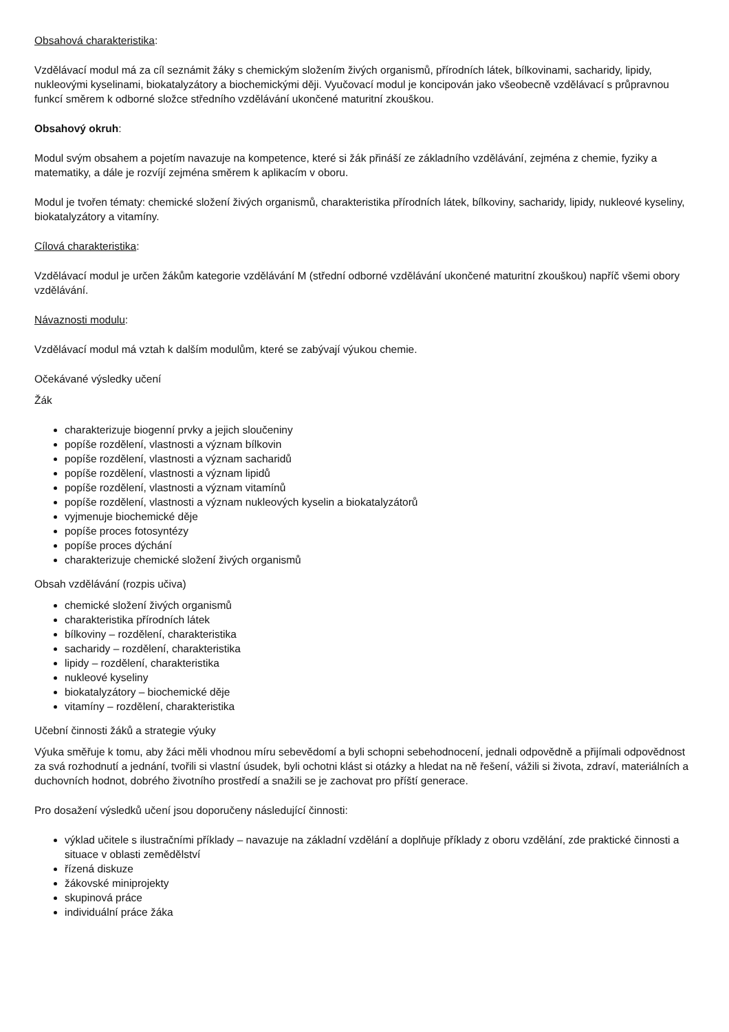Obsahová charakteristika:
Vzdělávací modul má za cíl seznámit žáky s chemickým složením živých organismů, přírodních látek, bílkovinami, sacharidy, lipidy, nukleovými kyselinami, biokatalyzátory a biochemickými ději. Vyučovací modul je koncipován jako všeobecně vzdělávací s průpravnou funkcí směrem k odborné složce středního vzdělávání ukončené maturitní zkouškou.
Obsahový okruh:
Modul svým obsahem a pojetím navazuje na kompetence, které si žák přináší ze základního vzdělávání, zejména z chemie, fyziky a matematiky, a dále je rozvíjí zejména směrem k aplikacím v oboru.
Modul je tvořen tématy: chemické složení živých organismů, charakteristika přírodních látek, bílkoviny, sacharidy, lipidy, nukleové kyseliny, biokatalyzátory a vitamíny.
Cílová charakteristika:
Vzdělávací modul je určen žákům kategorie vzdělávání M (střední odborné vzdělávání ukončené maturitní zkouškou) napříč všemi obory vzdělávání.
Návaznosti modulu:
Vzdělávací modul má vztah k dalším modulům, které se zabývají výukou chemie.
Očekávané výsledky učení
Žák
charakterizuje biogenní prvky a jejich sloučeniny
popíše rozdělení, vlastnosti a význam bílkovin
popíše rozdělení, vlastnosti a význam sacharidů
popíše rozdělení, vlastnosti a význam lipidů
popíše rozdělení, vlastnosti a význam vitamínů
popíše rozdělení, vlastnosti a význam nukleových kyselin a biokatalyzátorů
vyjmenuje biochemické děje
popíše proces fotosyntézy
popíše proces dýchání
charakterizuje chemické složení živých organismů
Obsah vzdělávání (rozpis učiva)
chemické složení živých organismů
charakteristika přírodních látek
bílkoviny – rozdělení, charakteristika
sacharidy – rozdělení, charakteristika
lipidy – rozdělení, charakteristika
nukleové kyseliny
biokatalyzátory – biochemické děje
vitamíny – rozdělení, charakteristika
Učební činnosti žáků a strategie výuky
Výuka směřuje k tomu, aby žáci měli vhodnou míru sebevědomí a byli schopni sebehodnocení, jednali odpovědně a přijímali odpovědnost za svá rozhodnutí a jednání, tvořili si vlastní úsudek, byli ochotni klást si otázky a hledat na ně řešení, vážili si života, zdraví, materiálních a duchovních hodnot, dobrého životního prostředí a snažili se je zachovat pro příští generace.
Pro dosažení výsledků učení jsou doporučeny následující činnosti:
výklad učitele s ilustračními příklady – navazuje na základní vzdělání a doplňuje příklady z oboru vzdělání, zde praktické činnosti a situace v oblasti zemědělství
řízená diskuze
žákovské miniprojekty
skupinová práce
individuální práce žáka